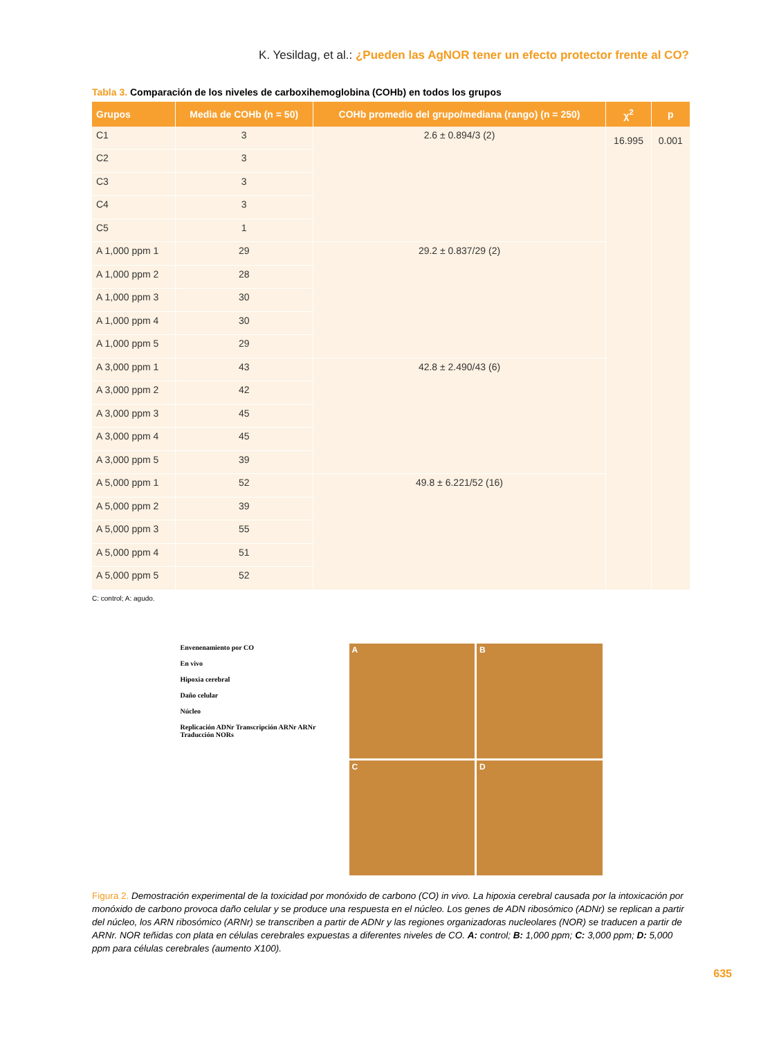K. Yesildag, et al.: ¿Pueden las AgNOR tener un efecto protector frente al CO?
Tabla 3. Comparación de los niveles de carboxihemoglobina (COHb) en todos los grupos
| Grupos | Media de COHb (n = 50) | COHb promedio del grupo/mediana (rango) (n = 250) | χ<sup>2</sup> | p |
| --- | --- | --- | --- | --- |
| C1 | 3 | 2.6 ± 0.894/3 (2) | 16.995 | 0.001 |
| C2 | 3 | | | |
| C3 | 3 | | | |
| C4 | 3 | | | |
| C5 | 1 | | | |
| A 1,000 ppm 1 | 29 | 29.2 ± 0.837/29 (2) | | |
| A 1,000 ppm 2 | 28 | | | |
| A 1,000 ppm 3 | 30 | | | |
| A 1,000 ppm 4 | 30 | | | |
| A 1,000 ppm 5 | 29 | | | |
| A 3,000 ppm 1 | 43 | 42.8 ± 2.490/43 (6) | | |
| A 3,000 ppm 2 | 42 | | | |
| A 3,000 ppm 3 | 45 | | | |
| A 3,000 ppm 4 | 45 | | | |
| A 3,000 ppm 5 | 39 | | | |
| A 5,000 ppm 1 | 52 | 49.8 ± 6.221/52 (16) | | |
| A 5,000 ppm 2 | 39 | | | |
| A 5,000 ppm 3 | 55 | | | |
| A 5,000 ppm 4 | 51 | | | |
| A 5,000 ppm 5 | 52 | | | |
C: control; A: agudo.
Envenenamiento por CO
En vivo
Hipoxia cerebral
Daño celular
Núcleo
Replicación ADNr Transcripción ARNr ARNr Traducción NORs
A
B
C
D
Figura 2. Demostración experimental de la toxicidad por monóxido de carbono (CO) in vivo. La hipoxia cerebral causada por la intoxicación por monóxido de carbono provoca daño celular y se produce una respuesta en el núcleo. Los genes de ADN ribosómico (ADNr) se replican a partir del núcleo, los ARN ribosómico (ARNr) se transcriben a partir de ADNr y las regiones organizadoras nucleolares (NOR) se traducen a partir de ARNr. NOR teñidas con plata en células cerebrales expuestas a diferentes niveles de CO. A: control; B: 1,000 ppm; C: 3,000 ppm; D: 5,000 ppm para células cerebrales (aumento X100).
635